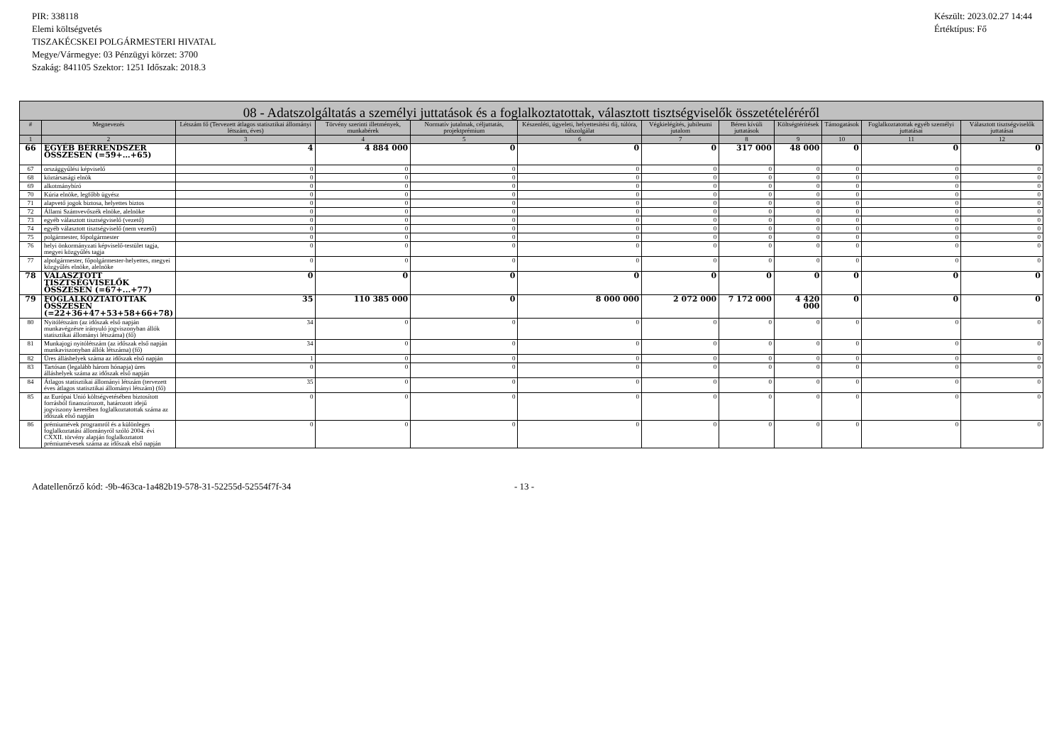PIR: 338118
Elemi költségvetés
TISZAKÉCSKEI POLGÁRMESTERI HIVATAL
Megye/Vármegye: 03 Pénzügyi körzet: 3700
Szakág: 841105 Szektor: 1251 Időszak: 2018.3
Készült: 2023.02.27 14:44
Értéktípus: Fő
| 08 - Adatszolgáltatás a személyi juttatások és a foglalkoztatottak, választott tisztségviselők összetételéréről | | | | | | | | | | | |
| --- | --- | --- | --- | --- | --- | --- | --- | --- | --- | --- | --- |
| # | Megnevezés | Létszám fő (Tervezett átlagos statisztikai állományi létszám, éves) | Törvény szerinti illetmények, munkabérek | Normatív jutalmak, céljuttatás, projektprémium | Készenléti, ügyeleti, helyettesítési díj, túlóra, túlszolgálat | Végkielégítés, jubileumi jutalom | Béren kívüli juttatások | Költségtérítések | Támogatások | Foglalkoztatottak egyéb személyi juttatásai | Választott tisztségviselők juttatásai |
| 1 | 2 | 3 | 4 | 5 | 6 | 7 | 8 | 9 | 10 | 11 | 12 |
| 66 | EGYÉB BÉRRENDSZER ÖSSZESEN (=59+…+65) | 4 | 4 884 000 | 0 | 0 | 0 | 317 000 | 48 000 | 0 | 0 | 0 |
| 67 | országgyűlési képviselő | 0 | 0 | 0 | 0 | 0 | 0 | 0 | 0 | 0 | 0 |
| 68 | köztársasági elnök | 0 | 0 | 0 | 0 | 0 | 0 | 0 | 0 | 0 | 0 |
| 69 | alkotmánybíró | 0 | 0 | 0 | 0 | 0 | 0 | 0 | 0 | 0 | 0 |
| 70 | Kúria elnöke, legfőbb ügyész | 0 | 0 | 0 | 0 | 0 | 0 | 0 | 0 | 0 | 0 |
| 71 | alapvető jogok biztosa, helyettes biztos | 0 | 0 | 0 | 0 | 0 | 0 | 0 | 0 | 0 | 0 |
| 72 | Állami Számvevőszék elnöke, alelnöke | 0 | 0 | 0 | 0 | 0 | 0 | 0 | 0 | 0 | 0 |
| 73 | egyéb választott tisztségviselő (vezető) | 0 | 0 | 0 | 0 | 0 | 0 | 0 | 0 | 0 | 0 |
| 74 | egyéb választott tisztségviselő (nem vezető) | 0 | 0 | 0 | 0 | 0 | 0 | 0 | 0 | 0 | 0 |
| 75 | polgármester, főpolgármester | 0 | 0 | 0 | 0 | 0 | 0 | 0 | 0 | 0 | 0 |
| 76 | helyi önkormányzati képviselő-testület tagja, megyei közgyűlés tagja | 0 | 0 | 0 | 0 | 0 | 0 | 0 | 0 | 0 | 0 |
| 77 | alpolgármester, főpolgármester-helyettes, megyei közgyűlés elnöke, alelnöke | 0 | 0 | 0 | 0 | 0 | 0 | 0 | 0 | 0 | 0 |
| 78 | VÁLASZTOTT TISZTSÉGVISELŐK ÖSSZESEN (=67+...+77) | 0 | 0 | 0 | 0 | 0 | 0 | 0 | 0 | 0 | 0 |
| 79 | FOGLALKOZTATOTTAK ÖSSZESEN (=22+36+47+53+58+66+78) | 35 | 110 385 000 | 0 | 8 000 000 | 2 072 000 | 7 172 000 | 4 420 000 | 0 | 0 | 0 |
| 80 | Nyitólétszám (az időszak első napján munkavégzésre irányuló jogviszonyban állók statisztikai állományi létszáma) (fő) | 34 | 0 | 0 | 0 | 0 | 0 | 0 | 0 | 0 | 0 |
| 81 | Munkajogi nyitólétszám (az időszak első napján munkaviszonyban állók létszáma) (fő) | 34 | 0 | 0 | 0 | 0 | 0 | 0 | 0 | 0 | 0 |
| 82 | Üres álláshelyek száma az időszak első napján | 1 | 0 | 0 | 0 | 0 | 0 | 0 | 0 | 0 | 0 |
| 83 | Tartósan (legalább három hónapja) üres álláshelyek száma az időszak első napján | 0 | 0 | 0 | 0 | 0 | 0 | 0 | 0 | 0 | 0 |
| 84 | Átlagos statisztikai állományi létszám (tervezett éves átlagos statisztikai állományi létszám) (fő) | 35 | 0 | 0 | 0 | 0 | 0 | 0 | 0 | 0 | 0 |
| 85 | az Európai Unió költségvetésében biztosított forrásból finanszírozott, határozott idejű jogviszony keretében foglalkoztatottak száma az időszak első napján | 0 | 0 | 0 | 0 | 0 | 0 | 0 | 0 | 0 | 0 |
| 86 | prémiumévek programról és a különleges foglalkoztatási állományról szóló 2004. évi CXXII. törvény alapján foglalkoztatott prémiumévesek száma az időszak első napján | 0 | 0 | 0 | 0 | 0 | 0 | 0 | 0 | 0 | 0 |
Adatellenőrző kód: -9b-463ca-1a482b19-578-31-52255d-52554f7f-34 - 13 -